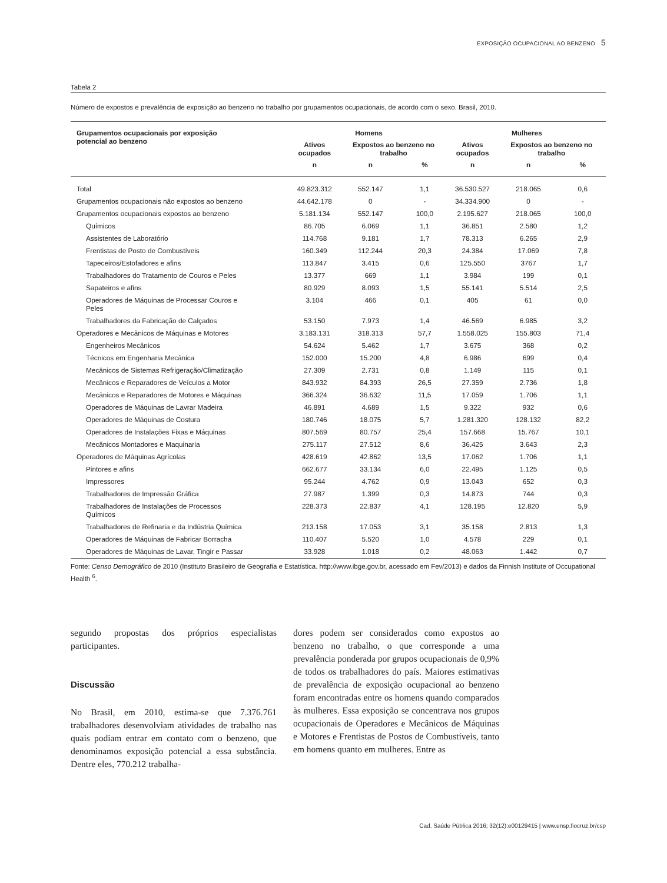EXPOSIÇÃO OCUPACIONAL AO BENZENO 5
Tabela 2
Número de expostos e prevalência de exposição ao benzeno no trabalho por grupamentos ocupacionais, de acordo com o sexo. Brasil, 2010.
| Grupamentos ocupacionais por exposição potencial ao benzeno | Homens | | | Mulheres | | |
| --- | --- | --- | --- | --- | --- | --- |
| | Ativos ocupados | Expostos ao benzeno no trabalho | | Ativos ocupados | Expostos ao benzeno no trabalho | |
| | n | n | % | n | n | % |
| Total | 49.823.312 | 552.147 | 1,1 | 36.530.527 | 218.065 | 0,6 |
| Grupamentos ocupacionais não expostos ao benzeno | 44.642.178 | 0 | - | 34.334.900 | 0 | - |
| Grupamentos ocupacionais expostos ao benzeno | 5.181.134 | 552.147 | 100,0 | 2.195.627 | 218.065 | 100,0 |
| Químicos | 86.705 | 6.069 | 1,1 | 36.851 | 2.580 | 1,2 |
| Assistentes de Laboratório | 114.768 | 9.181 | 1,7 | 78.313 | 6.265 | 2,9 |
| Frentistas de Posto de Combustíveis | 160.349 | 112.244 | 20,3 | 24.384 | 17.069 | 7,8 |
| Tapeceiros/Estofadores e afins | 113.847 | 3.415 | 0,6 | 125.550 | 3767 | 1,7 |
| Trabalhadores do Tratamento de Couros e Peles | 13.377 | 669 | 1,1 | 3.984 | 199 | 0,1 |
| Sapateiros e afins | 80.929 | 8.093 | 1,5 | 55.141 | 5.514 | 2,5 |
| Operadores de Máquinas de Processar Couros e Peles | 3.104 | 466 | 0,1 | 405 | 61 | 0,0 |
| Trabalhadores da Fabricação de Calçados | 53.150 | 7.973 | 1,4 | 46.569 | 6.985 | 3,2 |
| Operadores e Mecânicos de Máquinas e Motores | 3.183.131 | 318.313 | 57,7 | 1.558.025 | 155.803 | 71,4 |
| Engenheiros Mecânicos | 54.624 | 5.462 | 1,7 | 3.675 | 368 | 0,2 |
| Técnicos em Engenharia Mecânica | 152.000 | 15.200 | 4,8 | 6.986 | 699 | 0,4 |
| Mecânicos de Sistemas Refrigeração/Climatização | 27.309 | 2.731 | 0,8 | 1.149 | 115 | 0,1 |
| Mecânicos e Reparadores de Veículos a Motor | 843.932 | 84.393 | 26,5 | 27.359 | 2.736 | 1,8 |
| Mecânicos e Reparadores de Motores e Máquinas | 366.324 | 36.632 | 11,5 | 17.059 | 1.706 | 1,1 |
| Operadores de Máquinas de Lavrar Madeira | 46.891 | 4.689 | 1,5 | 9.322 | 932 | 0,6 |
| Operadores de Máquinas de Costura | 180.746 | 18.075 | 5,7 | 1.281.320 | 128.132 | 82,2 |
| Operadores de Instalações Fixas e Máquinas | 807.569 | 80.757 | 25,4 | 157.668 | 15.767 | 10,1 |
| Mecânicos Montadores e Maquinaria | 275.117 | 27.512 | 8,6 | 36.425 | 3.643 | 2,3 |
| Operadores de Máquinas Agrícolas | 428.619 | 42.862 | 13,5 | 17.062 | 1.706 | 1,1 |
| Pintores e afins | 662.677 | 33.134 | 6,0 | 22.495 | 1.125 | 0,5 |
| Impressores | 95.244 | 4.762 | 0,9 | 13.043 | 652 | 0,3 |
| Trabalhadores de Impressão Gráfica | 27.987 | 1.399 | 0,3 | 14.873 | 744 | 0,3 |
| Trabalhadores de Instalações de Processos Químicos | 228.373 | 22.837 | 4,1 | 128.195 | 12.820 | 5,9 |
| Trabalhadores de Refinaria e da Indústria Química | 213.158 | 17.053 | 3,1 | 35.158 | 2.813 | 1,3 |
| Operadores de Máquinas de Fabricar Borracha | 110.407 | 5.520 | 1,0 | 4.578 | 229 | 0,1 |
| Operadores de Máquinas de Lavar, Tingir e Passar | 33.928 | 1.018 | 0,2 | 48.063 | 1.442 | 0,7 |
Fonte: Censo Demográfico de 2010 (Instituto Brasileiro de Geografia e Estatística. http://www.ibge.gov.br, acessado em Fev/2013) e dados da Finnish Institute of Occupational Health <sup>6</sup>.
segundo propostas dos próprios especialistas participantes.
Discussão
No Brasil, em 2010, estima-se que 7.376.761 trabalhadores desenvolviam atividades de trabalho nas quais podiam entrar em contato com o benzeno, que denominamos exposição potencial a essa substância. Dentre eles, 770.212 trabalha-
dores podem ser considerados como expostos ao benzeno no trabalho, o que corresponde a uma prevalência ponderada por grupos ocupacionais de 0,9% de todos os trabalhadores do país. Maiores estimativas de prevalência de exposição ocupacional ao benzeno foram encontradas entre os homens quando comparados às mulheres. Essa exposição se concentrava nos grupos ocupacionais de Operadores e Mecânicos de Máquinas e Motores e Frentistas de Postos de Combustíveis, tanto em homens quanto em mulheres. Entre as
Cad. Saúde Pública 2016; 32(12):e00129415 | www.ensp.fiocruz.br/csp